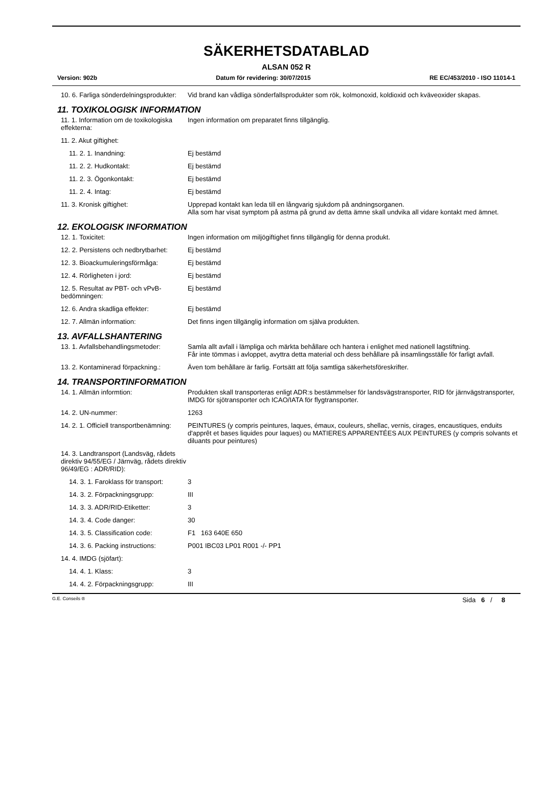SÄKERHETSDATABLAD
ALSAN 052 R
Version: 902b Datum för revidering: 30/07/2015 RE EC/453/2010 - ISO 11014-1
10. 6. Farliga sönderdelningsprodukter:
Vid brand kan vådliga sönderfallsprodukter som rök, kolmonoxid, koldioxid och kväveoxider skapas.
11. TOXIKOLOGISK INFORMATION
11. 1. Information om de toxikologiska effekterna:
Ingen information om preparatet finns tillgänglig.
11. 2. Akut giftighet:
11. 2. 1. Inandning: Ej bestämd
11. 2. 2. Hudkontakt: Ej bestämd
11. 2. 3. Ögonkontakt: Ej bestämd
11. 2. 4. Intag: Ej bestämd
11. 3. Kronisk giftighet: Upprepad kontakt kan leda till en långvarig sjukdom på andningsorganen.
Alla som har visat symptom på astma på grund av detta ämne skall undvika all vidare kontakt med ämnet.
12. EKOLOGISK INFORMATION
12. 1. Toxicitet: Ingen information om miljögiftighet finns tillgänglig för denna produkt.
12. 2. Persistens och nedbrytbarhet:
Ej bestämd
12. 3. Bioackumuleringsförmåga: Ej bestämd
12. 4. Rörligheten i jord: Ej bestämd
12. 5. Resultat av PBT- och vPvB-bedömningen:
Ej bestämd
12. 6. Andra skadliga effekter: Ej bestämd
12. 7. Allmän information: Det finns ingen tillgänglig information om själva produkten.
13. AVFALLSHANTERING
13. 1. Avfallsbehandlingsmetoder: Samla allt avfall i lämpliga och märkta behållare och hantera i enlighet med nationell lagstiftning.
Får inte tömmas i avloppet, avyttra detta material och dess behållare på insamlingsställe för farligt avfall.
13. 2. Kontaminerad förpackning.: Även tom behållare är farlig. Fortsätt att följa samtliga säkerhetsföreskrifter.
14. TRANSPORTINFORMATION
14. 1. Allmän informtion: Produkten skall transporteras enligt ADR:s bestämmelser för landsvägstransporter, RID för järnvägstransporter, IMDG för sjötransporter och ICAO/IATA för flygtransporter.
14. 2. UN-nummer: 1263
14. 2. 1. Officiell transportbenämning:
PEINTURES (y compris peintures, laques, émaux, couleurs, shellac, vernis, cirages, encaustiques, enduits d'apprêt et bases liquides pour laques) ou MATIERES APPARENTÉES AUX PEINTURES (y compris solvants et diluants pour peintures)
14. 3. Landtransport (Landsväg, rådets direktiv 94/55/EG / Järnväg, rådets direktiv 96/49/EG : ADR/RID):
14. 3. 1. Faroklass för transport:
3
14. 3. 2. Förpackningsgrupp: III
14. 3. 3. ADR/RID-Etiketter: 3
14. 3. 4. Code danger: 30
14. 3. 5. Classification code: F1 163 640E 650
14. 3. 6. Packing instructions: P001 IBC03 LP01 R001 -/- PP1
14. 4. IMDG (sjöfart):
14. 4. 1. Klass: 3
14. 4. 2. Förpackningsgrupp: III
G.E. Conseils ® Sida 6 / 8